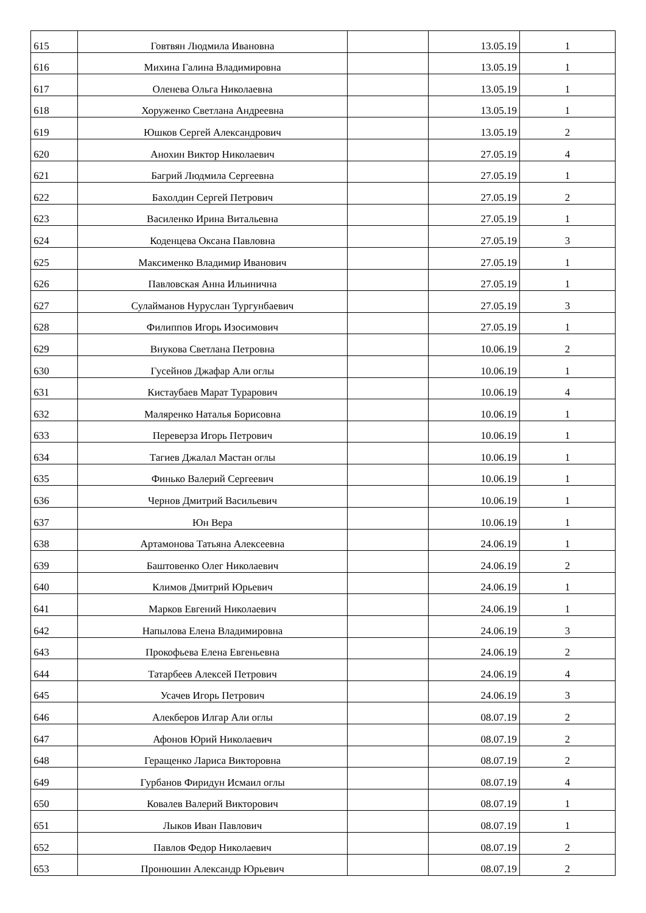| 615 | Говтвян Людмила Ивановна | | 13.05.19 | 1 |
| 616 | Михина Галина Владимировна | | 13.05.19 | 1 |
| 617 | Оленева Ольга Николаевна | | 13.05.19 | 1 |
| 618 | Хоруженко Светлана Андреевна | | 13.05.19 | 1 |
| 619 | Юшков Сергей Александрович | | 13.05.19 | 2 |
| 620 | Анохин Виктор Николаевич | | 27.05.19 | 4 |
| 621 | Багрий Людмила Сергеевна | | 27.05.19 | 1 |
| 622 | Бахолдин Сергей Петрович | | 27.05.19 | 2 |
| 623 | Василенко Ирина Витальевна | | 27.05.19 | 1 |
| 624 | Коденцева Оксана Павловна | | 27.05.19 | 3 |
| 625 | Максименко Владимир Иванович | | 27.05.19 | 1 |
| 626 | Павловская Анна Ильинична | | 27.05.19 | 1 |
| 627 | Сулайманов Нуруслан Тургунбаевич | | 27.05.19 | 3 |
| 628 | Филиппов Игорь Изосимович | | 27.05.19 | 1 |
| 629 | Внукова Светлана Петровна | | 10.06.19 | 2 |
| 630 | Гусейнов Джафар Али оглы | | 10.06.19 | 1 |
| 631 | Кистаубаев Марат Турарович | | 10.06.19 | 4 |
| 632 | Маляренко Наталья Борисовна | | 10.06.19 | 1 |
| 633 | Переверза Игорь Петрович | | 10.06.19 | 1 |
| 634 | Тагиев Джалал Мастан оглы | | 10.06.19 | 1 |
| 635 | Финько Валерий Сергеевич | | 10.06.19 | 1 |
| 636 | Чернов Дмитрий Васильевич | | 10.06.19 | 1 |
| 637 | Юн Вера | | 10.06.19 | 1 |
| 638 | Артамонова Татьяна Алексеевна | | 24.06.19 | 1 |
| 639 | Баштовенко Олег Николаевич | | 24.06.19 | 2 |
| 640 | Климов Дмитрий Юрьевич | | 24.06.19 | 1 |
| 641 | Марков Евгений Николаевич | | 24.06.19 | 1 |
| 642 | Напылова Елена Владимировна | | 24.06.19 | 3 |
| 643 | Прокофьева Елена Евгеньевна | | 24.06.19 | 2 |
| 644 | Татарбеев Алексей Петрович | | 24.06.19 | 4 |
| 645 | Усачев Игорь Петрович | | 24.06.19 | 3 |
| 646 | Алекберов Илгар Али оглы | | 08.07.19 | 2 |
| 647 | Афонов Юрий Николаевич | | 08.07.19 | 2 |
| 648 | Геращенко Лариса Викторовна | | 08.07.19 | 2 |
| 649 | Гурбанов Фиридун Исмаил оглы | | 08.07.19 | 4 |
| 650 | Ковалев Валерий Викторович | | 08.07.19 | 1 |
| 651 | Лыков Иван Павлович | | 08.07.19 | 1 |
| 652 | Павлов Федор Николаевич | | 08.07.19 | 2 |
| 653 | Пронюшин Александр Юрьевич | | 08.07.19 | 2 |